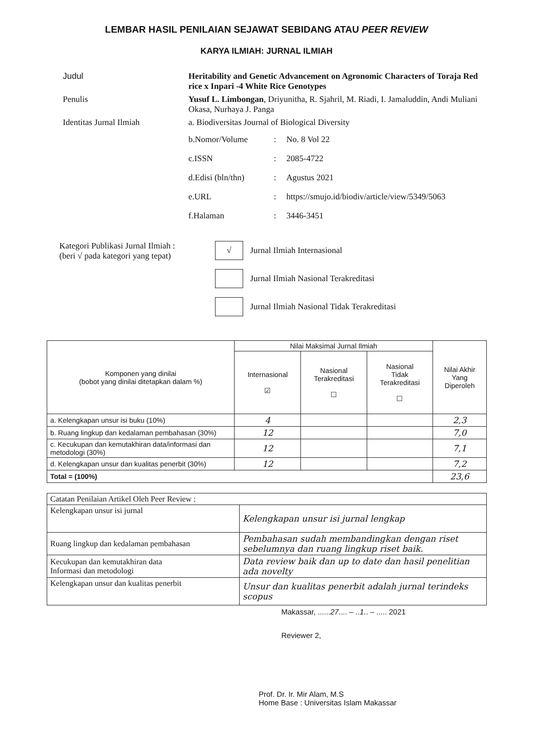LEMBAR HASIL PENILAIAN SEJAWAT SEBIDANG ATAU PEER REVIEW
KARYA ILMIAH: JURNAL ILMIAH
Judul
Heritability and Genetic Advancement on Agronomic Characters of Toraja Red rice x Inpari -4 White Rice Genotypes
Penulis
Yusuf L. Limbongan, Driyunitha, R. Sjahril, M. Riadi, I. Jamaluddin, Andi Muliani Okasa, Nurhaya J. Panga
Identitas Jurnal Ilmiah
a. Biodiversitas Journal of Biological Diversity
b.Nomor/Volume
:
No. 8 Vol 22
c.ISSN
:
2085-4722
d.Edisi (bln/thn)
:
Agustus 2021
e.URL
:
https://smujo.id/biodiv/article/view/5349/5063
f.Halaman
:
3446-3451
Kategori Publikasi Jurnal Ilmiah :
(beri √ pada kategori yang tepat)
√ Jurnal Ilmiah Internasional
Jurnal Ilmiah Nasional Terakreditasi
Jurnal Ilmiah Nasional Tidak Terakreditasi
| Komponen yang dinilai (bobot yang dinilai ditetapkan dalam %) | Nilai Maksimal Jurnal Ilmiah | | | Nilai Akhir Yang Diperoleh |
| --- | --- | --- | --- | --- |
| | Internasional ☑ | Nasional Terakreditasi ☐ | Nasional Tidak Terakreditasi ☐ | |
| a. Kelengkapan unsur isi buku (10%) | 4 | | | 2,3 |
| b. Ruang lingkup dan kedalaman pembahasan (30%) | 12 | | | 7,0 |
| c. Kecukupan dan kemutakhiran data/informasi dan metodologi (30%) | 12 | | | 7,1 |
| d. Kelengkapan unsur dan kualitas penerbit (30%) | 12 | | | 7,2 |
| Total = (100%) | | | | 23,6 |
| Catatan Penilaian Artikel Oleh Peer Review : | |
| Kelengkapan unsur isi jurnal | Kelengkapan unsur isi jurnal lengkap |
| Ruang lingkup dan kedalaman pembahasan | Pembahasan sudah membandingkan dengan riset sebelumnya dan ruang lingkup riset baik. |
| Kecukupan dan kemutakhiran data Informasi dan metodologi | Data review baik dan up to date dan hasil penelitian ada novelty |
| Kelengkapan unsur dan kualitas penerbit | Unsur dan kualitas penerbit adalah jurnal terindeks scopus |
Makassar, ......27.... – ..1.. – ..... 2021
Reviewer 2,
Prof. Dr. Ir. Mir Alam, M.S
Home Base : Universitas Islam Makassar